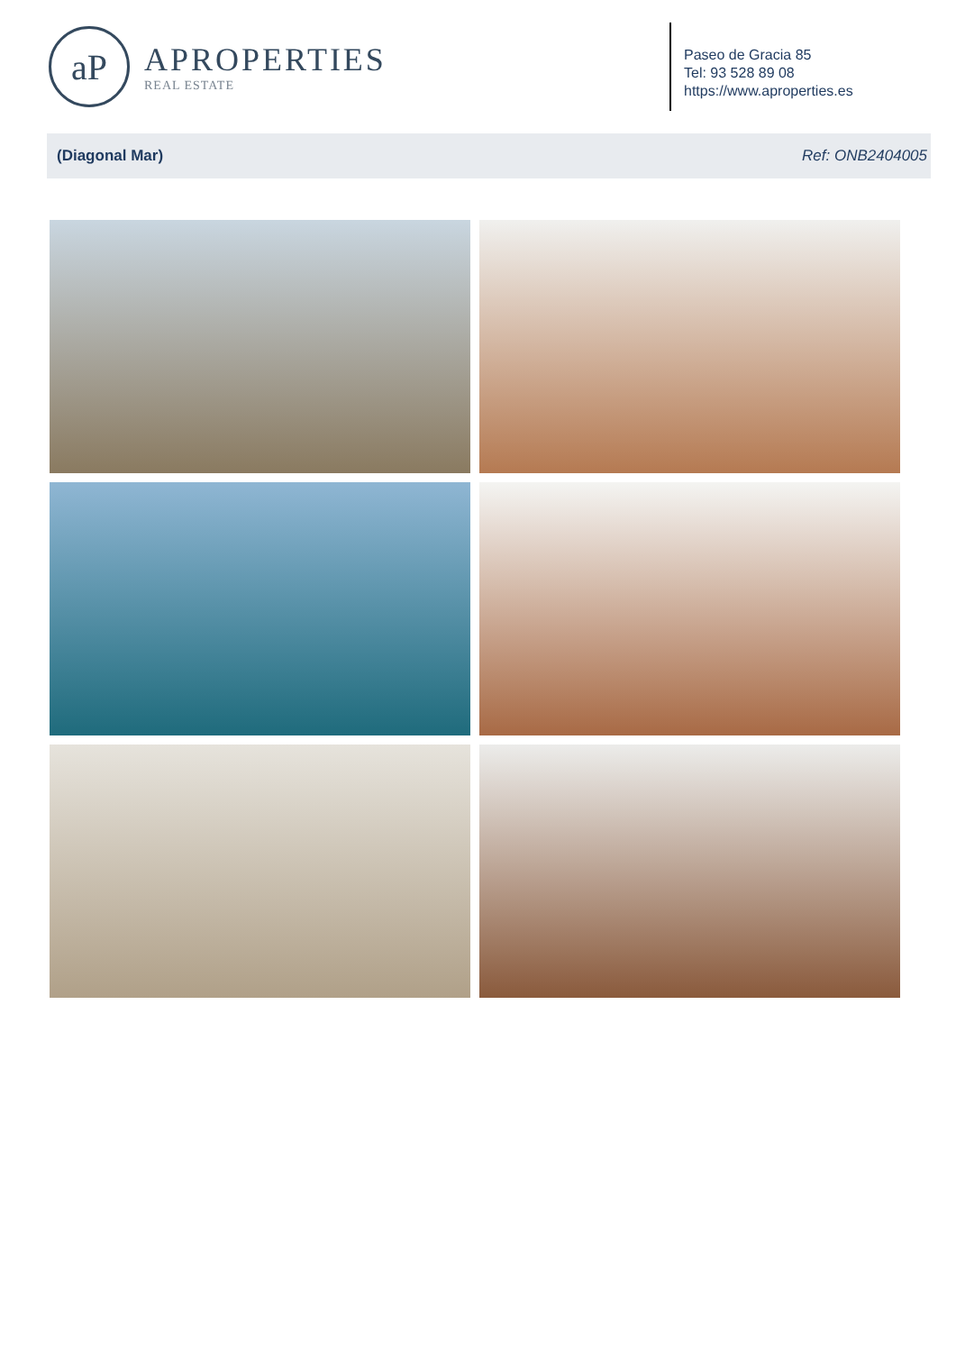aP
APROPERTIES
REAL ESTATE
Paseo de Gracia 85
Tel: 93 528 89 08
https://www.aproperties.es
(Diagonal Mar) Ref: ONB2404005